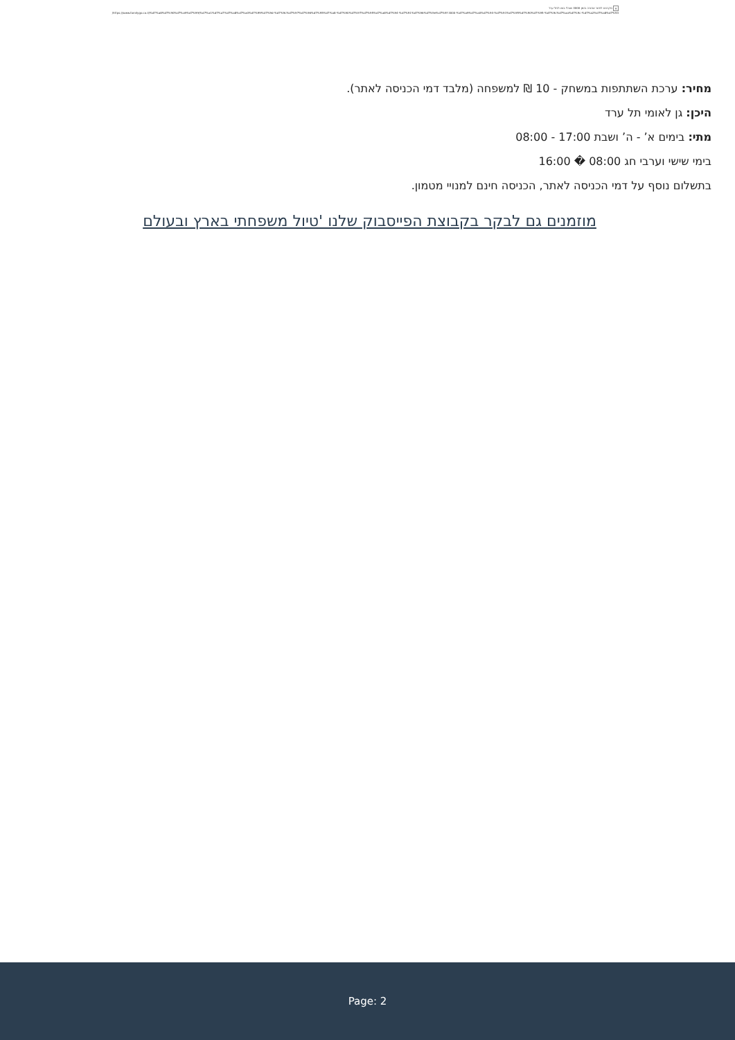× סקרנים לחזור אחורה בזמן 3000 שנה? בואו לתל ערד
https://www.familygo.co.il/%d7%a8%d7%90%d7%a9%d7%99/%d7%a1%d7%a7%d7%a8%d7%a0%d7%99%d7%9d-%d7%9c%d7%97%d7%96%d7%95%d7%a8-%d7%90%d7%97%d7%95%d7%a8%d7%94-%d7%91%d7%96%d7%9e%d7%9f-3000-%d7%a9%d7%a0%d7%94-%d7%91%d7%95%d7%90%d7%95-%d7%9c%d7%aa%d7%9c-%d7%a2%d7%a8%d7%93/
מחיר: ערכת השתתפות במשחק - 10 ₪ למשפחה (מלבד דמי הכניסה לאתר).
היכן: גן לאומי תל ערד
מתי: בימים א’ - ה’ ושבת 17:00 - 08:00
בימי שישי וערבי חג 08:00 � 16:00
בתשלום נוסף על דמי הכניסה לאתר, הכניסה חינם למנויי מטמון.
מוזמנים גם לבקר בקבוצת הפייסבוק שלנו 'טיול משפחתי בארץ ובעולם
Page: 2